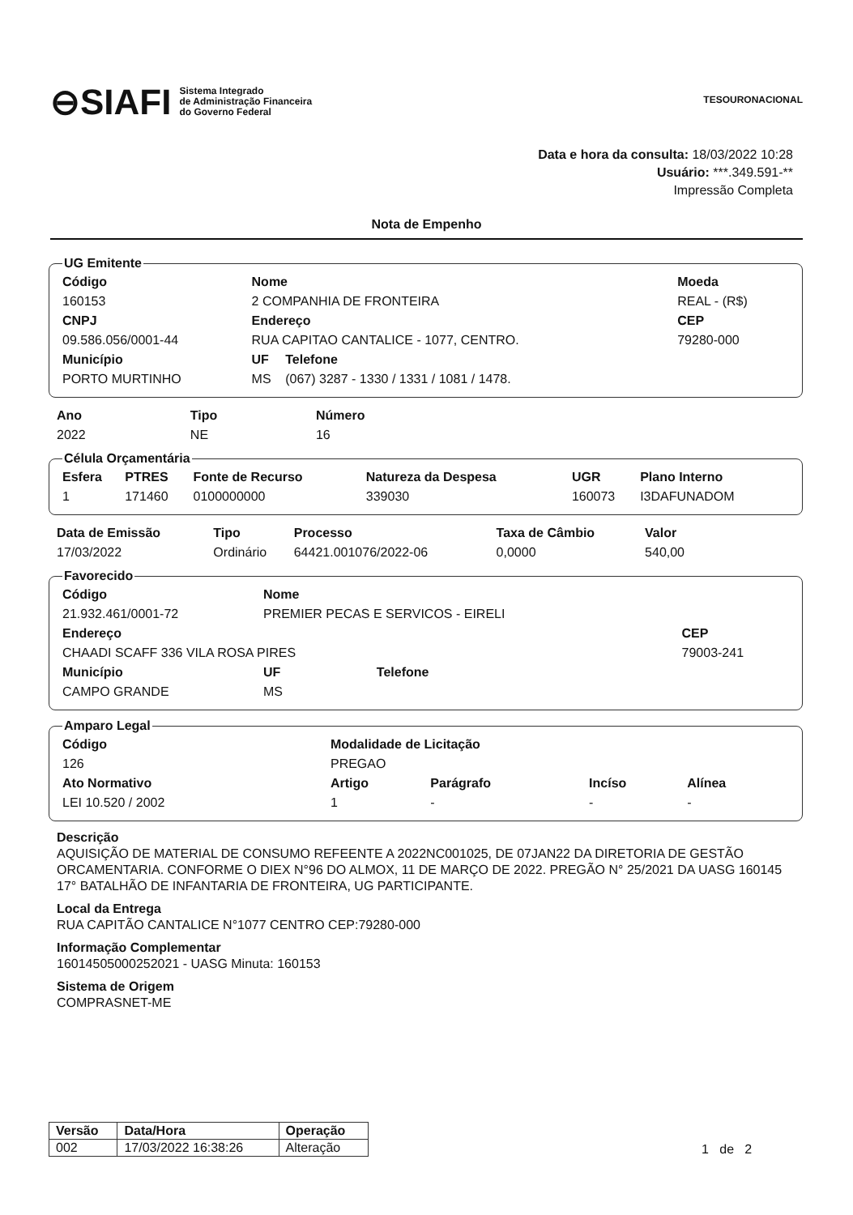⊖SIAFI Sistema Integrado
de Administração Financeira
do Governo Federal
TESOURONACIONAL
Data e hora da consulta: 18/03/2022 10:28
Usuário: ***.349.591-**
Impressão Completa
Nota de Empenho
UG Emitente
| Código | Nome | | | Moeda |
| --- | --- | --- | --- | --- |
| 160153 | 2 COMPANHIA DE FRONTEIRA | | | REAL - (R$) |
| CNPJ | Endereço | | | CEP |
| 09.586.056/0001-44 | RUA CAPITAO CANTALICE - 1077, CENTRO. | | | 79280-000 |
| Município | | UF | Telefone | |
| PORTO MURTINHO | | MS | (067) 3287 - 1330 / 1331 / 1081 / 1478. | |
| Ano | Tipo | Número |
| --- | --- | --- |
| 2022 | NE | 16 |
Célula Orçamentária
| Esfera | PTRES | Fonte de Recurso | Natureza da Despesa | UGR | Plano Interno |
| --- | --- | --- | --- | --- | --- |
| 1 | 171460 | 0100000000 | 339030 | 160073 | I3DAFUNADOM |
| Data de Emissão | Tipo | Processo | Taxa de Câmbio | Valor |
| --- | --- | --- | --- | --- |
| 17/03/2022 | Ordinário | 64421.001076/2022-06 | 0,0000 | 540,00 |
Favorecido
| Código | Nome | | | |
| --- | --- | --- | --- | --- |
| 21.932.461/0001-72 | PREMIER PECAS E SERVICOS - EIRELI | | | |
| Endereço | | | | CEP |
| CHAADI SCAFF 336 VILA ROSA PIRES | | | | 79003-241 |
| Município | | UF | Telefone | |
| CAMPO GRANDE | | MS | | |
Amparo Legal
| Código | Modalidade de Licitação | | | |
| --- | --- | --- | --- | --- |
| 126 | PREGAO | | | |
| Ato Normativo | Artigo | Parágrafo | Incíso | Alínea |
| LEI 10.520 / 2002 | 1 | - | - | - |
Descrição
AQUISIÇÃO DE MATERIAL DE CONSUMO REFEENTE A 2022NC001025, DE 07JAN22 DA DIRETORIA DE GESTÃO ORCAMENTARIA. CONFORME O DIEX N°96 DO ALMOX, 11 DE MARÇO DE 2022. PREGÃO N° 25/2021 DA UASG 160145 17° BATALHÃO DE INFANTARIA DE FRONTEIRA, UG PARTICIPANTE.
Local da Entrega
RUA CAPITÃO CANTALICE N°1077 CENTRO CEP:79280-000
Informação Complementar
16014505000252021 - UASG Minuta: 160153
Sistema de Origem
COMPRASNET-ME
| Versão | Data/Hora | Operação |
| --- | --- | --- |
| 002 | 17/03/2022 16:38:26 | Alteração |
1 de 2